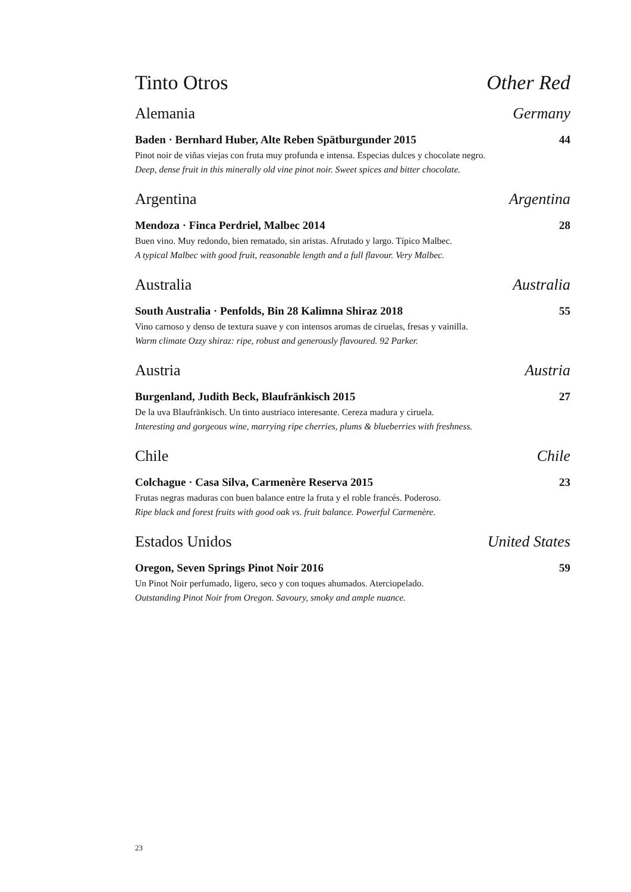Tinto Otros Other Red
Alemania Germany
Baden · Bernhard Huber, Alte Reben Spätburgunder 2015 44
Pinot noir de viñas viejas con fruta muy profunda e intensa. Especias dulces y chocolate negro.
Deep, dense fruit in this minerally old vine pinot noir. Sweet spices and bitter chocolate.
Argentina Argentina
Mendoza · Finca Perdriel, Malbec 2014 28
Buen vino. Muy redondo, bien rematado, sin aristas. Afrutado y largo. Típico Malbec.
A typical Malbec with good fruit, reasonable length and a full flavour. Very Malbec.
Australia Australia
South Australia · Penfolds, Bin 28 Kalimna Shiraz 2018 55
Vino carnoso y denso de textura suave y con intensos aromas de ciruelas, fresas y vainilla.
Warm climate Ozzy shiraz: ripe, robust and generously flavoured. 92 Parker.
Austria Austria
Burgenland, Judith Beck, Blaufränkisch 2015 27
De la uva Blaufränkisch. Un tinto austriaco interesante. Cereza madura y ciruela.
Interesting and gorgeous wine, marrying ripe cherries, plums & blueberries with freshness.
Chile Chile
Colchague · Casa Silva, Carmenère Reserva 2015 23
Frutas negras maduras con buen balance entre la fruta y el roble francés. Poderoso.
Ripe black and forest fruits with good oak vs. fruit balance. Powerful Carmenère.
Estados Unidos United States
Oregon, Seven Springs Pinot Noir 2016 59
Un Pinot Noir perfumado, ligero, seco y con toques ahumados. Aterciopelado.
Outstanding Pinot Noir from Oregon. Savoury, smoky and ample nuance.
23